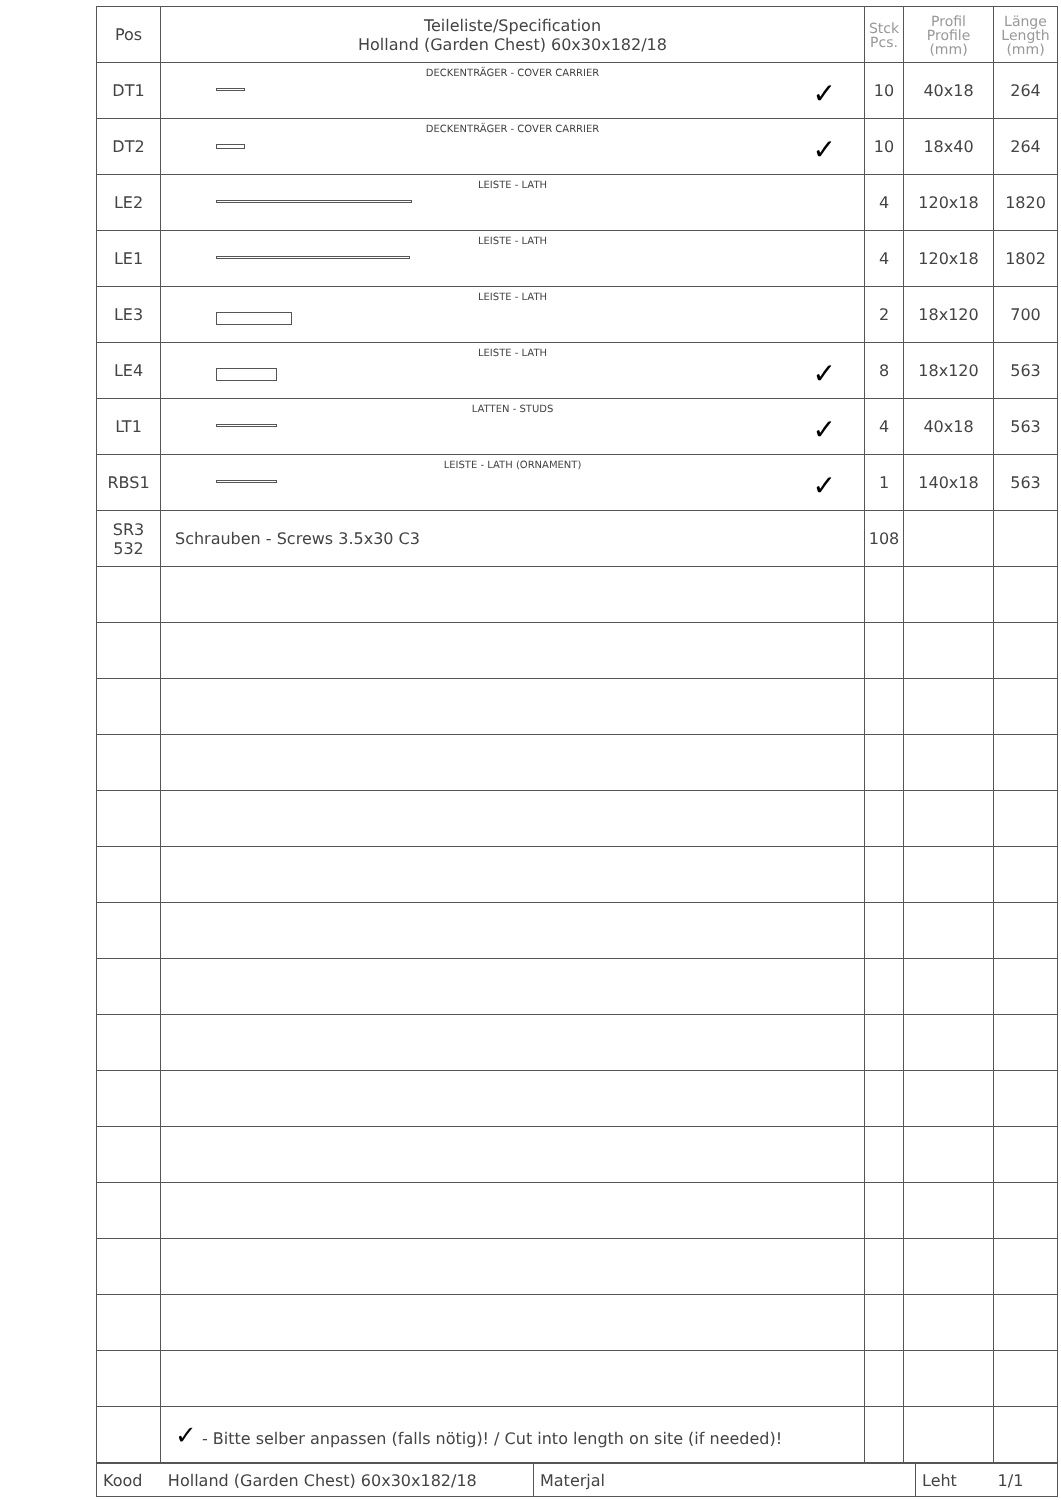| Pos | Teileliste/Specification Holland (Garden Chest) 60x30x182/18 | Stck Pcs. | Profil Profile (mm) | Länge Length (mm) |
| --- | --- | --- | --- | --- |
| DT1 | DECKENTRÄGER - COVER CARRIER ✓ | 10 | 40x18 | 264 |
| DT2 | DECKENTRÄGER - COVER CARRIER ✓ | 10 | 18x40 | 264 |
| LE2 | LEISTE - LATH | 4 | 120x18 | 1820 |
| LE1 | LEISTE - LATH | 4 | 120x18 | 1802 |
| LE3 | LEISTE - LATH | 2 | 18x120 | 700 |
| LE4 | LEISTE - LATH ✓ | 8 | 18x120 | 563 |
| LT1 | LATTEN - STUDS ✓ | 4 | 40x18 | 563 |
| RBS1 | LEISTE - LATH (ORNAMENT) ✓ | 1 | 140x18 | 563 |
| SR3 532 | Schrauben - Screws 3.5x30 C3 | 108 | | |
| | ✓ - Bitte selber anpassen (falls nötig)! / Cut into length on site (if needed)! | | | |
| Kood Holland (Garden Chest) 60x30x182/18 | Materjal | Leht 1/1 |